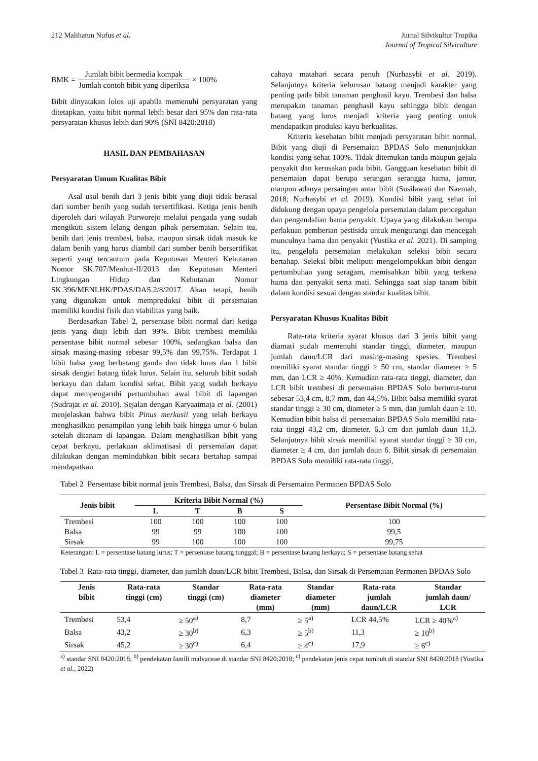212 Malihatun Nufus et al. Jurnal Silvikultur Tropika
Journal of Tropical Silviculture
BMK = Jumlah bibit bermedia kompak Jumlah contoh bibit yang diperiksa × 100%
Bibit dinyatakan lolos uji apabila memenuhi persyaratan yang ditetapkan, yaitu bibit normal lebih besar dari 95% dan rata-rata persyaratan khusus lebih dari 90% (SNI 8420:2018)
HASIL DAN PEMBAHASAN
Persyaratan Umum Kualitas Bibit
Asal usul benih dari 3 jenis bibit yang diuji tidak berasal dari sumber benih yang sudah tersertifikasi. Ketiga jenis benih diperoleh dari wilayah Purworejo melalui pengada yang sudah mengikuti sistem lelang dengan pihak persemaian. Selain itu, benih dari jenis trembesi, balsa, maupun sirsak tidak masuk ke dalam benih yang harus diambil dari sumber benih bersertifikat seperti yang tercantum pada Keputusan Menteri Kehutanan Nomor SK.707/Menhut-II/2013 dan Keputusan Menteri Lingkungan Hidup dan Kehutanan Nomor SK.396/MENLHK/PDAS/DAS.2/8/2017. Akan tetapi, benih yang digunakan untuk memproduksi bibit di persemaian memiliki kondisi fisik dan viabilitas yang baik.
Berdasarkan Tabel 2, persentase bibit normal dari ketiga jenis yang diuji lebih dari 99%. Bibit trembesi memiliki persentase bibit normal sebesar 100%, sedangkan balsa dan sirsak masing-masing sebesar 99,5% dan 99,75%. Terdapat 1 bibit balsa yang berbatang ganda dan tidak lurus dan 1 bibit sirsak dengan batang tidak lurus. Selain itu, seluruh bibit sudah berkayu dan dalam kondisi sehat. Bibit yang sudah berkayu dapat mempengaruhi pertumbuhan awal bibit di lapangan (Sudrajat et al. 2010). Sejalan dengan Karyaatmaja et al. (2001) menjelaskan bahwa bibit Pinus merkusii yang telah berkayu menghasilkan penampilan yang lebih baik hingga umur 6 bulan setelah ditanam di lapangan. Dalam menghasilkan bibit yang cepat berkayu, perlakuan aklimatisasi di persemaian dapat dilakukan dengan memindahkan bibit secara bertahap sampai mendapatkan
cahaya matahari secara penuh (Nurhasybi et al. 2019). Selanjutnya kriteria kelurusan batang menjadi karakter yang penting pada bibit tanaman penghasil kayu. Trembesi dan balsa merupakan tanaman penghasil kayu sehingga bibit dengan batang yang lurus menjadi kriteria yang penting untuk mendapatkan produksi kayu berkualitas.
Kriteria kesehatan bibit menjadi persyaratan bibit normal. Bibit yang diuji di Persemaian BPDAS Solo menunjukkan kondisi yang sehat 100%. Tidak ditemukan tanda maupun gejala penyakit dan kerusakan pada bibit. Gangguan kesehatan bibit di persemaian dapat berupa serangan serangga hama, jamur, maupun adanya persaingan antar bibit (Susilawati dan Naemah, 2018; Nurhasybi et al. 2019). Kondisi bibit yang sehat ini didukung dengan upaya pengelola persemaian dalam pencegahan dan pengendalian hama penyakit. Upaya yang dilakukan berupa perlakuan pemberian pestisida untuk mengurangi dan mencegah munculnya hama dan penyakit (Yustika et al. 2021). Di samping itu, pengelola persemaian melakukan seleksi bibit secara bertahap. Seleksi bibit meliputi mengelompokkan bibit dengan pertumbuhan yang seragam, memisahkan bibit yang terkena hama dan penyakit serta mati. Sehingga saat siap tanam bibit dalam kondisi sesuai dengan standar kualitas bibit.
Persyaratan Khusus Kualitas Bibit
Rata-rata kriteria syarat khusus dari 3 jenis bibit yang diamati sudah memenuhi standar tinggi, diameter, maupun jumlah daun/LCR dari masing-masing spesies. Trembesi memiliki syarat standar tinggi ≥ 50 cm, standar diameter ≥ 5 mm, dan LCR ≥ 40%. Kemudian rata-rata tinggi, diameter, dan LCR bibit trembesi di persemaian BPDAS Solo berturut-turut sebesar 53,4 cm, 8,7 mm, dan 44,5%. Bibit balsa memiliki syarat standar tinggi ≥ 30 cm, diameter ≥ 5 mm, dan jumlah daun ≥ 10. Kemudian bibit balsa di persemaian BPDAS Solo memiliki rata-rata tinggi 43,2 cm, diameter, 6,3 cm dan jumlah daun 11,3. Selanjutnya bibit sirsak memiliki syarat standar tinggi ≥ 30 cm, diameter ≥ 4 cm, dan jumlah daun 6. Bibit sirsak di persemaian BPDAS Solo memiliki rata-rata tinggi,
Tabel 2 Persentase bibit normal jenis Trembesi, Balsa, dan Sirsak di Persemaian Permanen BPDAS Solo
| Jenis bibit | Kriteria Bibit Normal (%) | | | | Persentase Bibit Normal (%) |
| --- | --- | --- | --- | --- | --- |
| | L | T | B | S | |
| Trembesi | 100 | 100 | 100 | 100 | 100 |
| Balsa | 99 | 99 | 100 | 100 | 99,5 |
| Sirsak | 99 | 100 | 100 | 100 | 99,75 |
Keterangan: L = persentase batang lurus; T = persentase batang tunggal; B = persentase batang berkayu; S = persentase batang sehat
Tabel 3 Rata-rata tinggi, diameter, dan jumlah daun/LCR bibit Trembesi, Balsa, dan Sirsak di Persemaian Permanen BPDAS Solo
| Jenis bibit | Rata-rata tinggi (cm) | Standar tinggi (cm) | Rata-rata diameter (mm) | Standar diameter (mm) | Rata-rata jumlah daun/LCR | Standar jumlah daun/ LCR |
| --- | --- | --- | --- | --- | --- | --- |
| Trembesi | 53,4 | ≥ 50<sup>a)</sup> | 8,7 | ≥ 5<sup>a)</sup> | LCR 44,5% | LCR ≥ 40%<sup>a)</sup> |
| Balsa | 43,2 | ≥ 30<sup>b)</sup> | 6,3 | ≥ 5<sup>b)</sup> | 11,3 | ≥ 10<sup>b)</sup> |
| Sirsak | 45,2 | ≥ 30<sup>c)</sup> | 6,4 | ≥ 4<sup>c)</sup> | 17,9 | ≥ 6<sup>c)</sup> |
<sup>a)</sup> standar SNI 8420:2018; <sup>b)</sup> pendekatan famili malvaceae di standar SNI 8420:2018; <sup>c)</sup> pendekatan jenis cepat tumbuh di standar SNI 8420:2018 (Yustika et al., 2022)